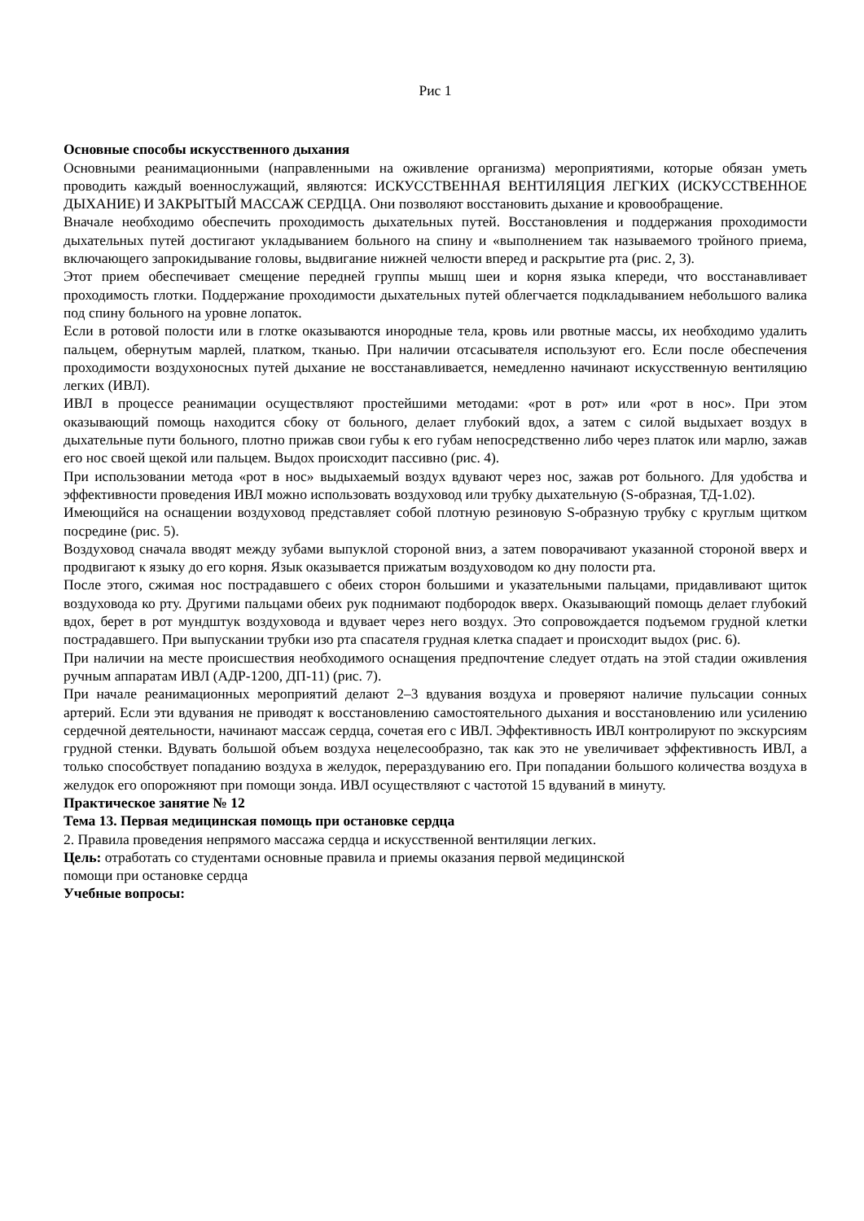Рис 1
Основные способы искусственного дыхания
Основными реанимационными (направленными на оживление организма) мероприятиями, которые обязан уметь проводить каждый военнослужащий, являются: ИСКУССТВЕННАЯ ВЕНТИЛЯЦИЯ ЛЕГКИХ (ИСКУССТВЕННОЕ ДЫХАНИЕ) И ЗАКРЫТЫЙ МАССАЖ СЕРДЦА. Они позволяют восстановить дыхание и кровообращение.
Вначале необходимо обеспечить проходимость дыхательных путей. Восстановления и поддержания проходимости дыхательных путей достигают укладыванием больного на спину и «выполнением так называемого тройного приема, включающего запрокидывание головы, выдвигание нижней челюсти вперед и раскрытие рта (рис. 2, 3).
Этот прием обеспечивает смещение передней группы мышц шеи и корня языка кпереди, что восстанавливает проходимость глотки. Поддержание проходимости дыхательных путей облегчается подкладыванием небольшого валика под спину больного на уровне лопаток.
Если в ротовой полости или в глотке оказываются инородные тела, кровь или рвотные массы, их необходимо удалить пальцем, обернутым марлей, платком, тканью. При наличии отсасывателя используют его. Если после обеспечения проходимости воздухоносных путей дыхание не восстанавливается, немедленно начинают искусственную вентиляцию легких (ИВЛ).
ИВЛ в процессе реанимации осуществляют простейшими методами: «рот в рот» или «рот в нос». При этом оказывающий помощь находится сбоку от больного, делает глубокий вдох, а затем с силой выдыхает воздух в дыхательные пути больного, плотно прижав свои губы к его губам непосредственно либо через платок или марлю, зажав его нос своей щекой или пальцем. Выдох происходит пассивно (рис. 4).
При использовании метода «рот в нос» выдыхаемый воздух вдувают через нос, зажав рот больного. Для удобства и эффективности проведения ИВЛ можно использовать воздуховод или трубку дыхательную (S-образная, ТД-1.02).
Имеющийся на оснащении воздуховод представляет собой плотную резиновую S-образную трубку с круглым щитком посредине (рис. 5).
Воздуховод сначала вводят между зубами выпуклой стороной вниз, а затем поворачивают указанной стороной вверх и продвигают к языку до его корня. Язык оказывается прижатым воздуховодом ко дну полости рта.
После этого, сжимая нос пострадавшего с обеих сторон большими и указательными пальцами, придавливают щиток воздуховода ко рту. Другими пальцами обеих рук поднимают подбородок вверх. Оказывающий помощь делает глубокий вдох, берет в рот мундштук воздуховода и вдувает через него воздух. Это сопровождается подъемом грудной клетки пострадавшего. При выпускании трубки изо рта спасателя грудная клетка спадает и происходит выдох (рис. 6).
При наличии на месте происшествия необходимого оснащения предпочтение следует отдать на этой стадии оживления ручным аппаратам ИВЛ (АДР-1200, ДП-11) (рис. 7).
При начале реанимационных мероприятий делают 2–3 вдувания воздуха и проверяют наличие пульсации сонных артерий. Если эти вдувания не приводят к восстановлению самостоятельного дыхания и восстановлению или усилению сердечной деятельности, начинают массаж сердца, сочетая его с ИВЛ. Эффективность ИВЛ контролируют по экскурсиям грудной стенки. Вдувать большой объем воздуха нецелесообразно, так как это не увеличивает эффективность ИВЛ, а только способствует попаданию воздуха в желудок, перераздуванию его. При попадании большого количества воздуха в желудок его опорожняют при помощи зонда. ИВЛ осуществляют с частотой 15 вдуваний в минуту.
Практическое занятие № 12
Тема 13. Первая медицинская помощь при остановке сердца
2. Правила проведения непрямого массажа сердца и искусственной вентиляции легких.
Цель: отработать со студентами основные правила и приемы оказания первой медицинской
помощи при остановке сердца
Учебные вопросы: